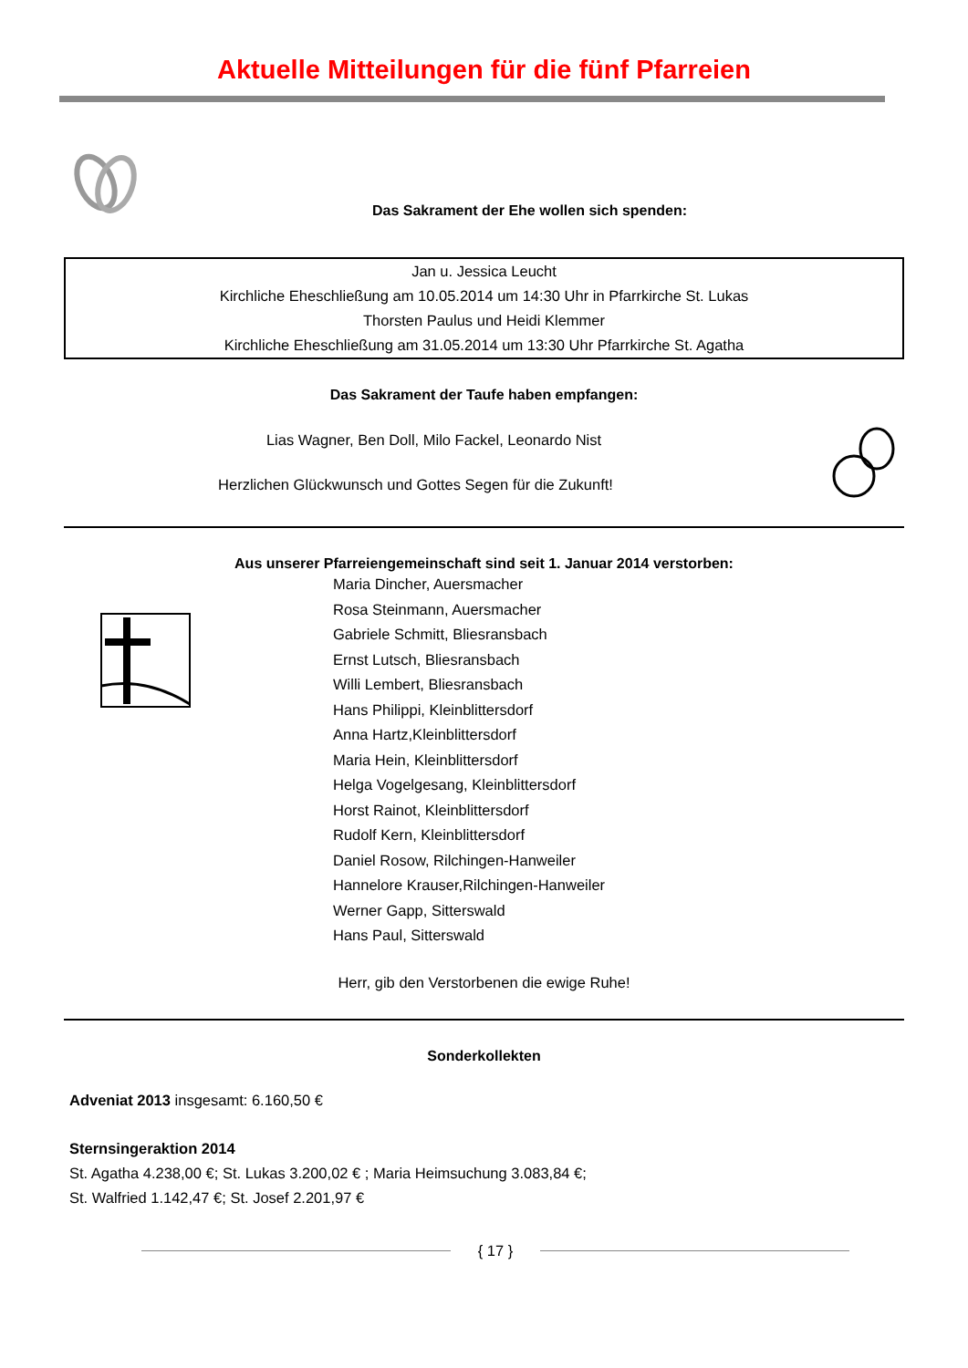Aktuelle Mitteilungen für die fünf Pfarreien
Das Sakrament der Ehe wollen sich spenden:
Jan u. Jessica Leucht
Kirchliche Eheschließung am 10.05.2014 um 14:30 Uhr in Pfarrkirche St. Lukas
Thorsten Paulus und Heidi Klemmer
Kirchliche Eheschließung am 31.05.2014 um 13:30 Uhr Pfarrkirche St. Agatha
Das Sakrament der Taufe haben empfangen:
Lias Wagner, Ben Doll, Milo Fackel, Leonardo Nist
Herzlichen Glückwunsch und Gottes Segen für die Zukunft!
Aus unserer Pfarreiengemeinschaft sind seit 1. Januar 2014 verstorben:
Maria Dincher, Auersmacher
Rosa Steinmann, Auersmacher
Gabriele Schmitt, Bliesransbach
Ernst Lutsch, Bliesransbach
Willi Lembert, Bliesransbach
Hans Philippi, Kleinblittersdorf
Anna Hartz,Kleinblittersdorf
Maria Hein, Kleinblittersdorf
Helga Vogelgesang, Kleinblittersdorf
Horst Rainot, Kleinblittersdorf
Rudolf Kern, Kleinblittersdorf
Daniel Rosow, Rilchingen-Hanweiler
Hannelore Krauser,Rilchingen-Hanweiler
Werner Gapp, Sitterswald
Hans Paul, Sitterswald
Herr, gib den Verstorbenen die ewige Ruhe!
Sonderkollekten
Adveniat 2013 insgesamt: 6.160,50 €
Sternsingeraktion 2014
St. Agatha 4.238,00 €; St. Lukas 3.200,02 € ; Maria Heimsuchung 3.083,84 €;
St. Walfried 1.142,47 €; St. Josef 2.201,97 €
{ 17 }